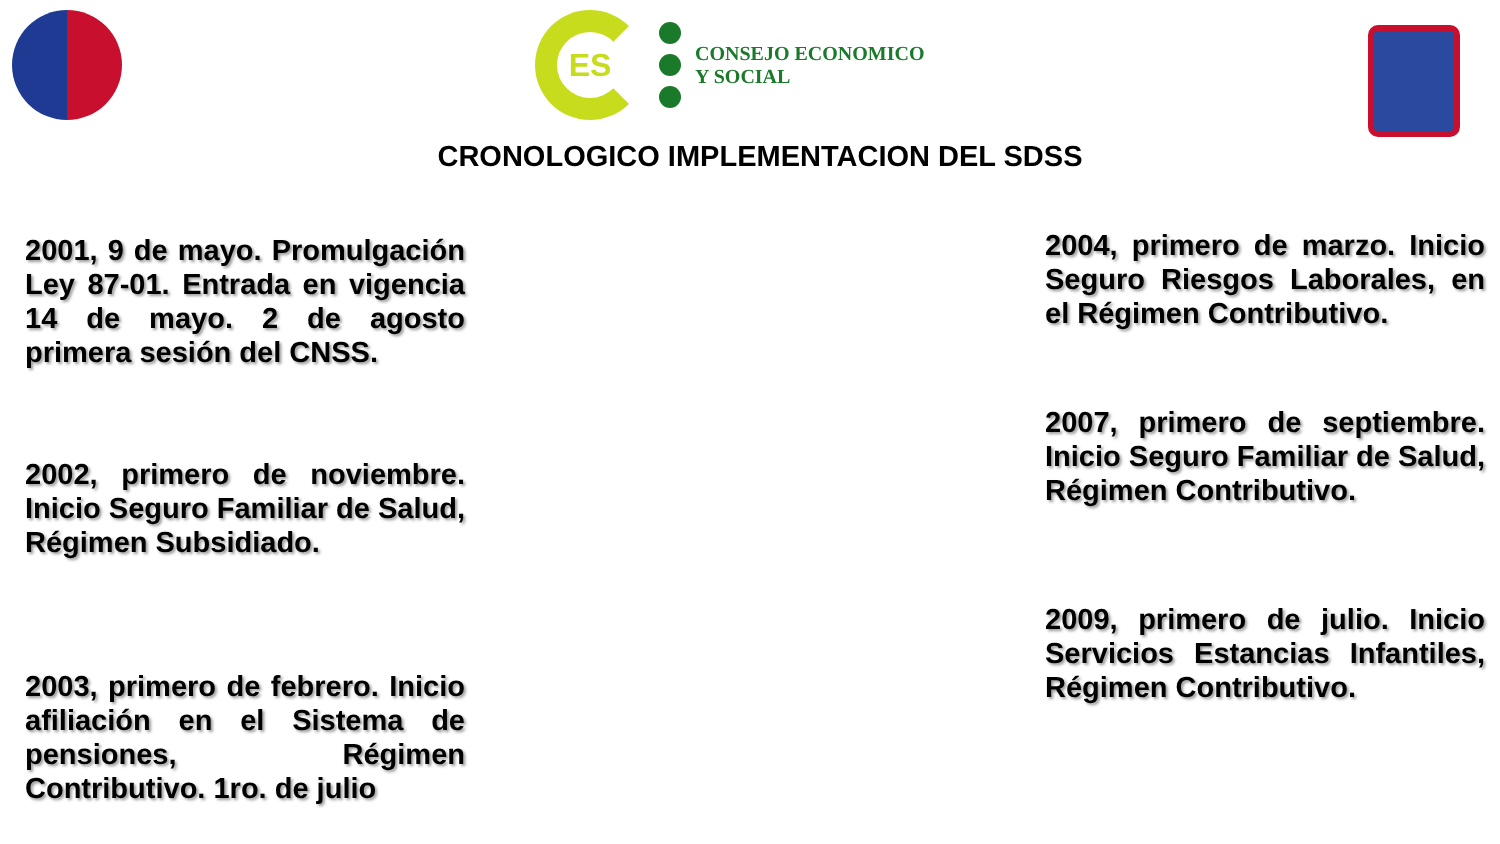ES
CONSEJO ECONOMICO
Y SOCIAL
CRONOLOGICO IMPLEMENTACION DEL SDSS
2001, 9 de mayo. Promulgación Ley 87-01. Entrada en vigencia 14 de mayo. 2 de agosto primera sesión del CNSS.
2002, primero de noviembre. Inicio Seguro Familiar de Salud, Régimen Subsidiado.
2003, primero de febrero. Inicio afiliación en el Sistema de pensiones, Régimen Contributivo. 1ro. de julio
2004, primero de marzo. Inicio Seguro Riesgos Laborales, en el Régimen Contributivo.
2007, primero de septiembre. Inicio Seguro Familiar de Salud, Régimen Contributivo.
2009, primero de julio. Inicio Servicios Estancias Infantiles, Régimen Contributivo.